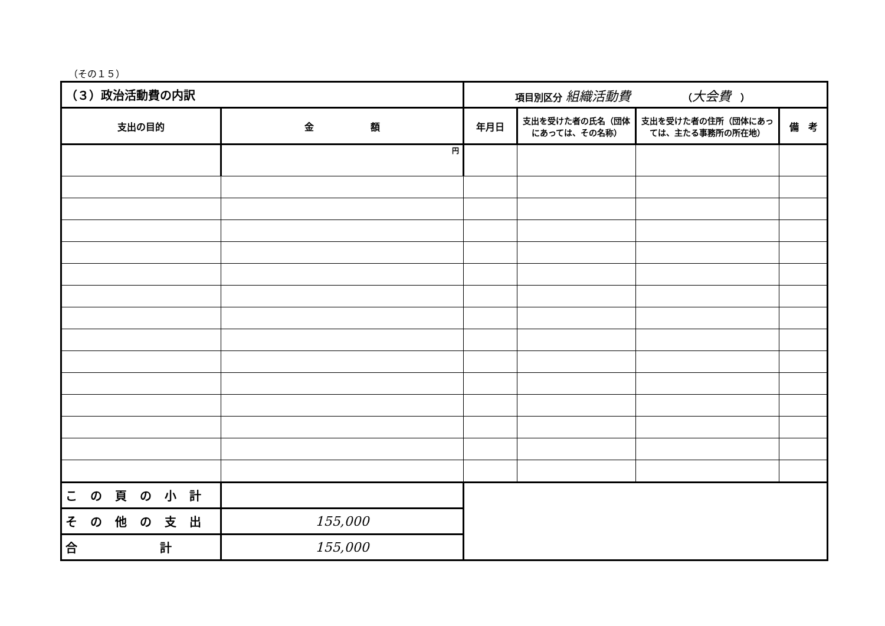（その１５）
| （３）政治活動費の内訳 | | 項目別区分 組織活動費 （ 大会費 ） | | | |
| 支出の目的 | 金 額 | 年月日 | 支出を受けた者の氏名（団体にあっては、その名称） | 支出を受けた者の住所（団体にあっては、主たる事務所の所在地） | 備 考 |
| | 円 | | | | |
| この頁の小計 | | | | | |
| その他の支出 | 155,000 | | | | |
| 合 計 | 155,000 | | | | |